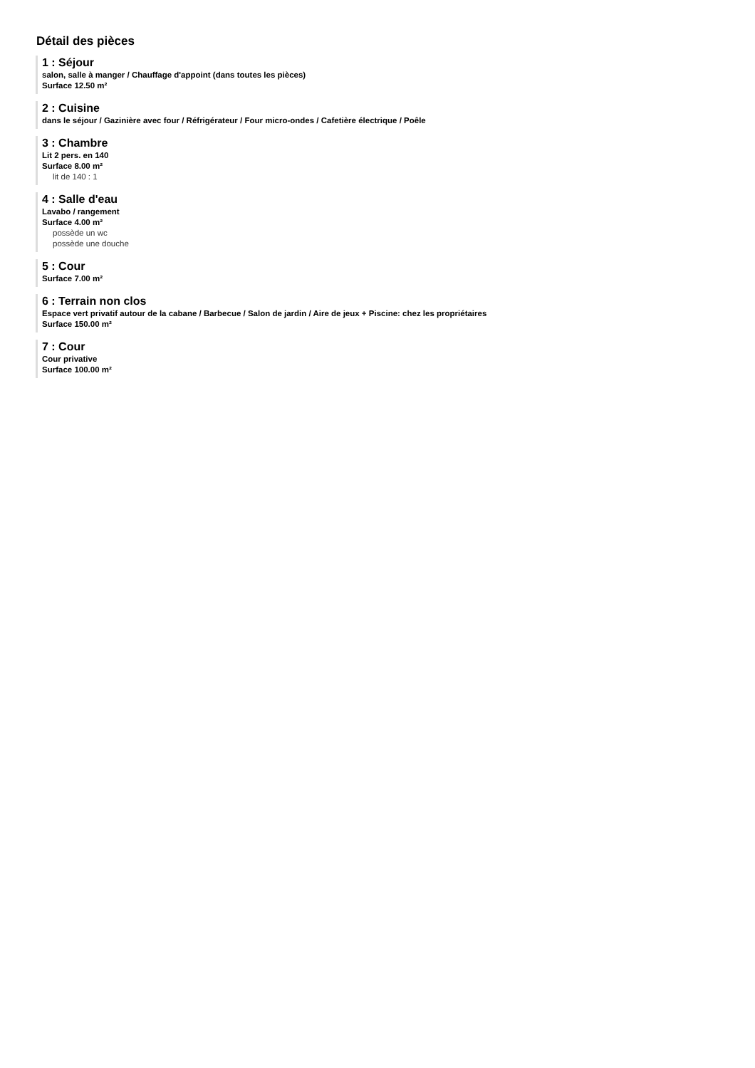Détail des pièces
1 : Séjour
salon, salle à manger / Chauffage d'appoint (dans toutes les pièces)
Surface 12.50 m²
2 : Cuisine
dans le séjour / Gazinière avec four / Réfrigérateur / Four micro-ondes / Cafetière électrique / Poêle
3 : Chambre
Lit 2 pers. en 140
Surface 8.00 m²
lit de 140 : 1
4 : Salle d'eau
Lavabo / rangement
Surface 4.00 m²
possède un wc
possède une douche
5 : Cour
Surface 7.00 m²
6 : Terrain non clos
Espace vert privatif autour de la cabane / Barbecue / Salon de jardin / Aire de jeux + Piscine: chez les propriétaires
Surface 150.00 m²
7 : Cour
Cour privative
Surface 100.00 m²